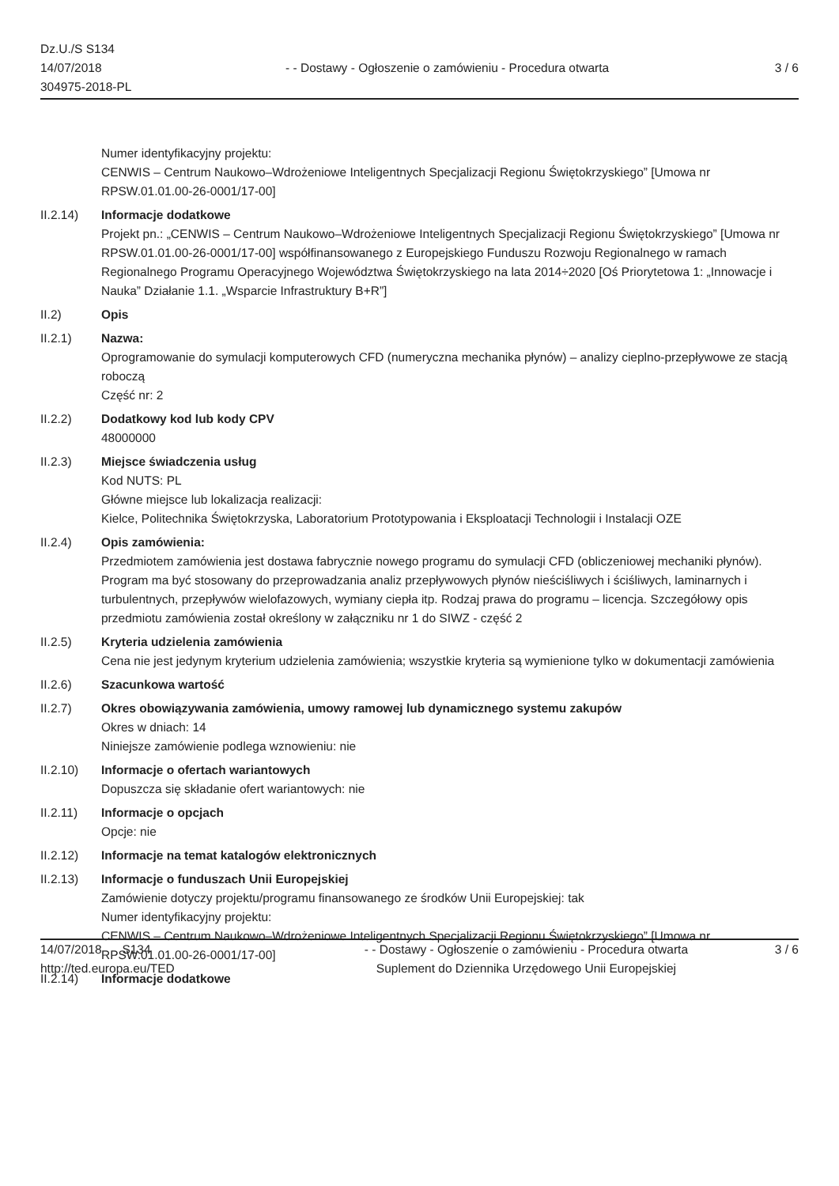Dz.U./S S134
14/07/2018
304975-2018-PL
- - Dostawy - Ogłoszenie o zamówieniu - Procedura otwarta
3 / 6
Numer identyfikacyjny projektu:
CENWIS – Centrum Naukowo–Wdrożeniowe Inteligentnych Specjalizacji Regionu Świętokrzyskiego” [Umowa nr RPSW.01.01.00-26-0001/17-00]
II.2.14) Informacje dodatkowe
Projekt pn.: „CENWIS – Centrum Naukowo–Wdrożeniowe Inteligentnych Specjalizacji Regionu Świętokrzyskiego” [Umowa nr RPSW.01.01.00-26-0001/17-00] współfinansowanego z Europejskiego Funduszu Rozwoju Regionalnego w ramach Regionalnego Programu Operacyjnego Województwa Świętokrzyskiego na lata 2014÷2020 [Oś Priorytetowa 1: „Innowacje i Nauka” Działanie 1.1. „Wsparcie Infrastruktury B+R”]
II.2) Opis
II.2.1) Nazwa:
Oprogramowanie do symulacji komputerowych CFD (numeryczna mechanika płynów) – analizy cieplno-przepływowe ze stacją roboczą
Część nr: 2
II.2.2) Dodatkowy kod lub kody CPV
48000000
II.2.3) Miejsce świadczenia usług
Kod NUTS: PL
Główne miejsce lub lokalizacja realizacji:
Kielce, Politechnika Świętokrzyska, Laboratorium Prototypowania i Eksploatacji Technologii i Instalacji OZE
II.2.4) Opis zamówienia:
Przedmiotem zamówienia jest dostawa fabrycznie nowego programu do symulacji CFD (obliczeniowej mechaniki płynów). Program ma być stosowany do przeprowadzania analiz przepływowych płynów nieściśliwych i ściśliwych, laminarnych i turbulentnych, przepływów wielofazowych, wymiany ciepła itp. Rodzaj prawa do programu – licencja. Szczegółowy opis przedmiotu zamówienia został określony w załączniku nr 1 do SIWZ - część 2
II.2.5) Kryteria udzielenia zamówienia
Cena nie jest jedynym kryterium udzielenia zamówienia; wszystkie kryteria są wymienione tylko w dokumentacji zamówienia
II.2.6) Szacunkowa wartość
II.2.7) Okres obowiązywania zamówienia, umowy ramowej lub dynamicznego systemu zakupów
Okres w dniach: 14
Niniejsze zamówienie podlega wznowieniu: nie
II.2.10) Informacje o ofertach wariantowych
Dopuszcza się składanie ofert wariantowych: nie
II.2.11) Informacje o opcjach
Opcje: nie
II.2.12) Informacje na temat katalogów elektronicznych
II.2.13) Informacje o funduszach Unii Europejskiej
Zamówienie dotyczy projektu/programu finansowanego ze środków Unii Europejskiej: tak
Numer identyfikacyjny projektu:
CENWIS – Centrum Naukowo–Wdrożeniowe Inteligentnych Specjalizacji Regionu Świętokrzyskiego” [Umowa nr RPSW.01.01.00-26-0001/17-00]
II.2.14) Informacje dodatkowe
14/07/2018 S134
http://ted.europa.eu/TED
- - Dostawy - Ogłoszenie o zamówieniu - Procedura otwarta
Suplement do Dziennika Urzędowego Unii Europejskiej
3 / 6